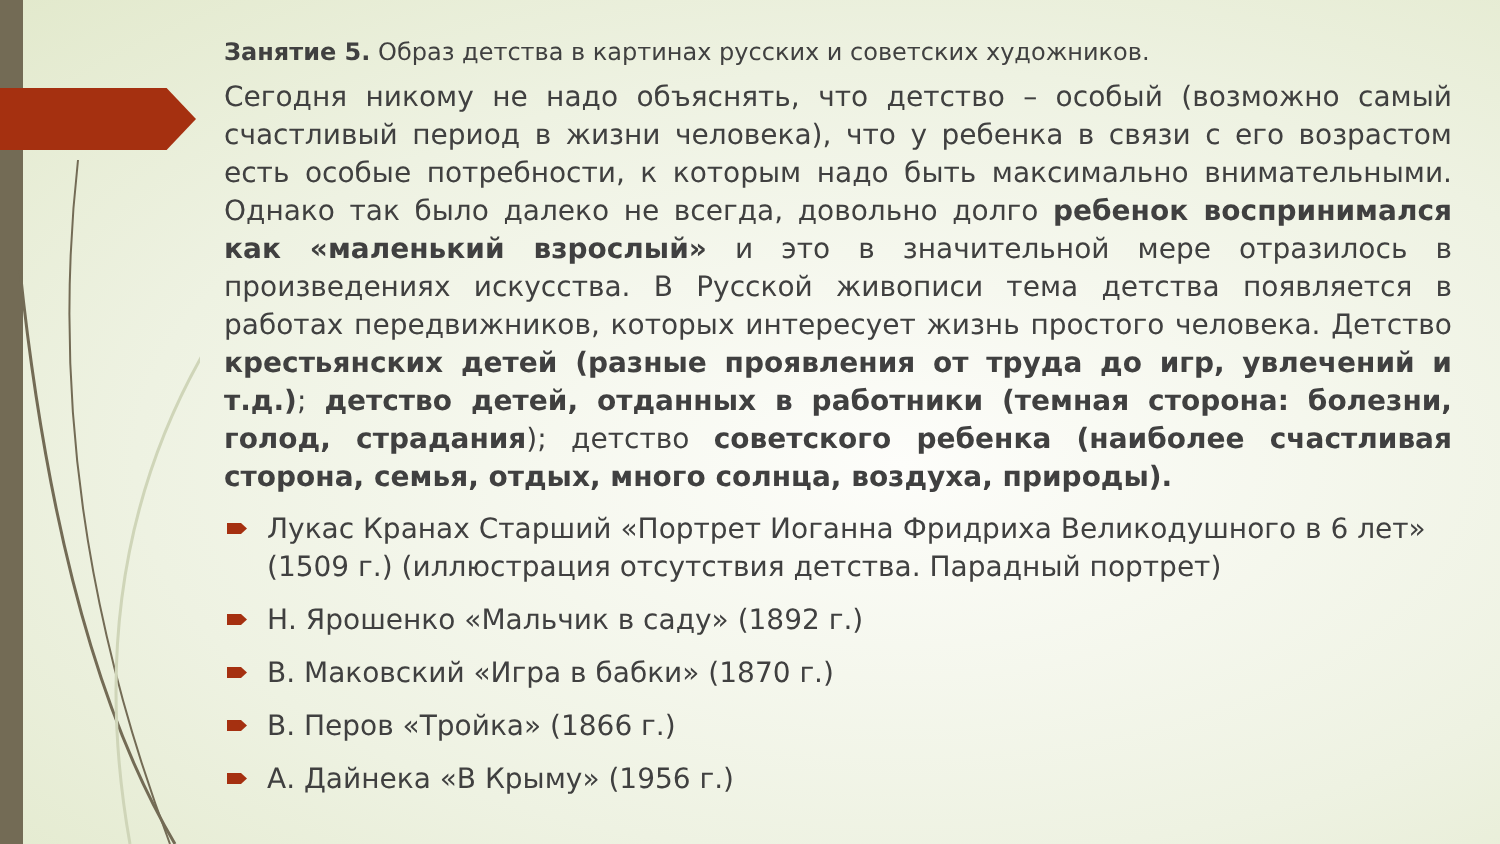Занятие 5. Образ детства в картинах русских и советских художников.
Сегодня никому не надо объяснять, что детство – особый (возможно самый счастливый период в жизни человека), что у ребенка в связи с его возрастом есть особые потребности, к которым надо быть максимально внимательными. Однако так было далеко не всегда, довольно долго ребенок воспринимался как «маленький взрослый» и это в значительной мере отразилось в произведениях искусства. В Русской живописи тема детства появляется в работах передвижников, которых интересует жизнь простого человека. Детство крестьянских детей (разные проявления от труда до игр, увлечений и т.д.); детство детей, отданных в работники (темная сторона: болезни, голод, страдания); детство советского ребенка (наиболее счастливая сторона, семья, отдых, много солнца, воздуха, природы).
Лукас Кранах Старший «Портрет Иоганна Фридриха Великодушного в 6 лет» (1509 г.) (иллюстрация отсутствия детства. Парадный портрет)
Н. Ярошенко «Мальчик в саду» (1892 г.)
В. Маковский «Игра в бабки» (1870 г.)
В. Перов «Тройка» (1866 г.)
А. Дайнека «В Крыму» (1956 г.)